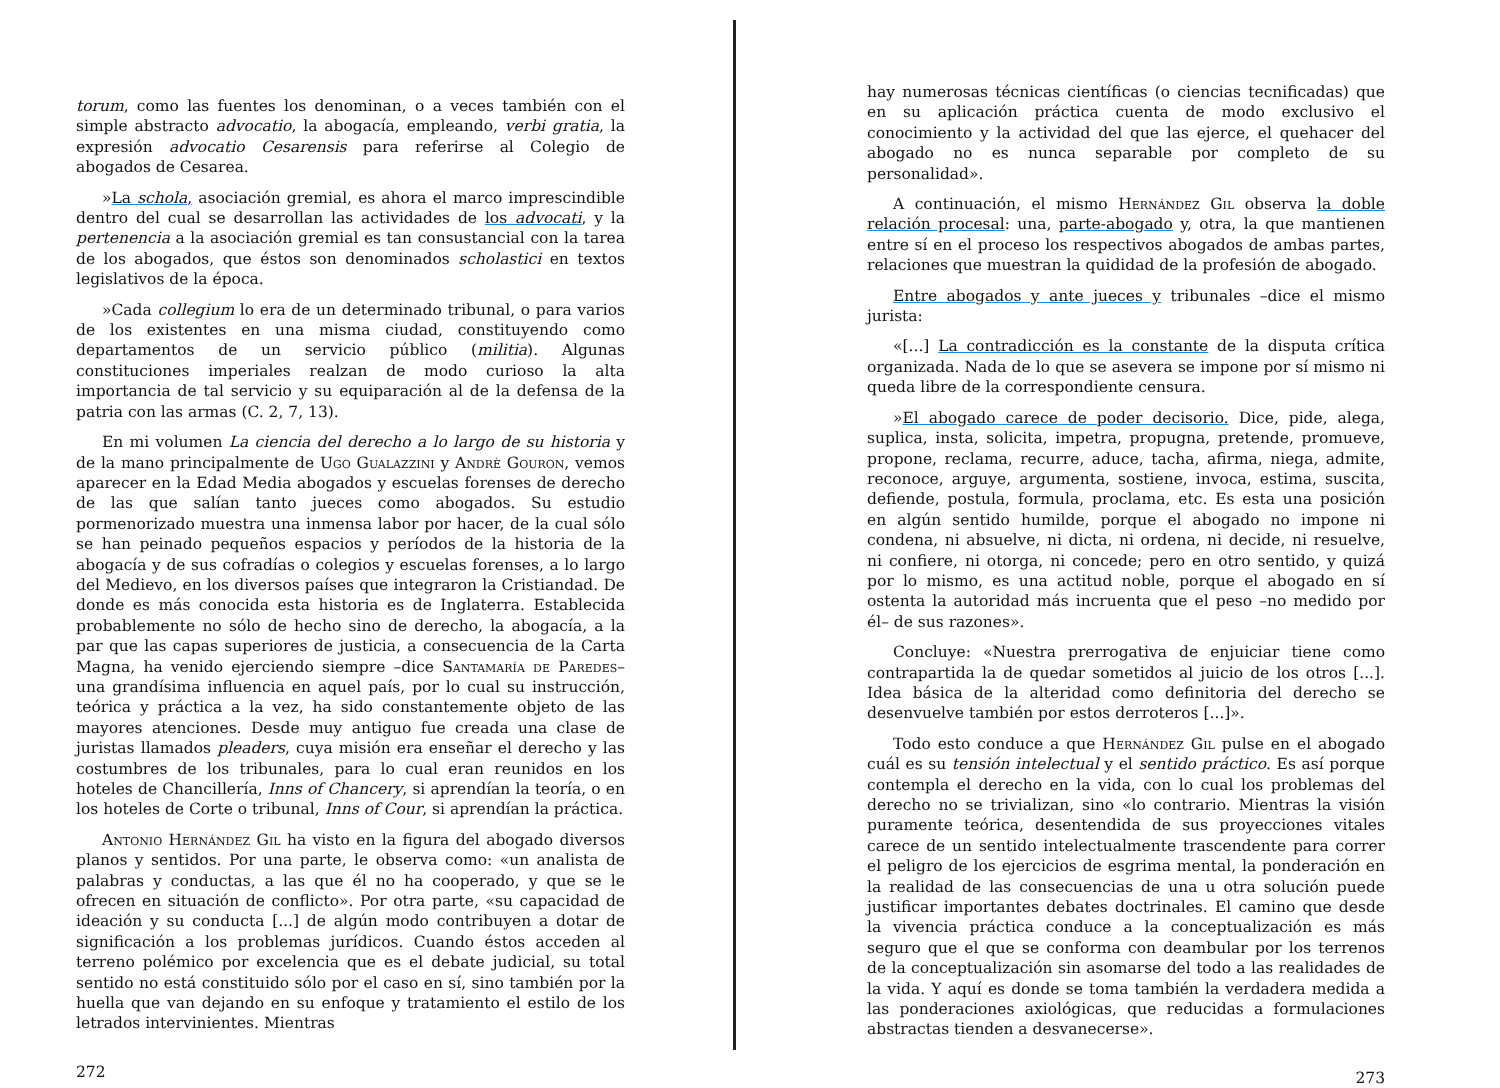torum, como las fuentes los denominan, o a veces también con el simple abstracto advocatio, la abogacía, empleando, verbi gratia, la expresión advocatio Cesarensis para referirse al Colegio de abogados de Cesarea.
»La schola, asociación gremial, es ahora el marco imprescindible dentro del cual se desarrollan las actividades de los advocati, y la pertenencia a la asociación gremial es tan consustancial con la tarea de los abogados, que éstos son denominados scholastici en textos legislativos de la época.
»Cada collegium lo era de un determinado tribunal, o para varios de los existentes en una misma ciudad, constituyendo como departamentos de un servicio público (militia). Algunas constituciones imperiales realzan de modo curioso la alta importancia de tal servicio y su equiparación al de la defensa de la patria con las armas (C. 2, 7, 13).
En mi volumen La ciencia del derecho a lo largo de su historia y de la mano principalmente de Ugo Gualazzini y Andrè Gouron, vemos aparecer en la Edad Media abogados y escuelas forenses de derecho de las que salían tanto jueces como abogados. Su estudio pormenorizado muestra una inmensa labor por hacer, de la cual sólo se han peinado pequeños espacios y períodos de la historia de la abogacía y de sus cofradías o colegios y escuelas forenses, a lo largo del Medievo, en los diversos países que integraron la Cristiandad. De donde es más conocida esta historia es de Inglaterra. Establecida probablemente no sólo de hecho sino de derecho, la abogacía, a la par que las capas superiores de justicia, a consecuencia de la Carta Magna, ha venido ejerciendo siempre –dice Santamaría de Paredes– una grandísima influencia en aquel país, por lo cual su instrucción, teórica y práctica a la vez, ha sido constantemente objeto de las mayores atenciones. Desde muy antiguo fue creada una clase de juristas llamados pleaders, cuya misión era enseñar el derecho y las costumbres de los tribunales, para lo cual eran reunidos en los hoteles de Chancillería, Inns of Chancery, si aprendían la teoría, o en los hoteles de Corte o tribunal, Inns of Cour, si aprendían la práctica.
Antonio Hernández Gil ha visto en la figura del abogado diversos planos y sentidos. Por una parte, le observa como: «un analista de palabras y conductas, a las que él no ha cooperado, y que se le ofrecen en situación de conflicto». Por otra parte, «su capacidad de ideación y su conducta [...] de algún modo contribuyen a dotar de significación a los problemas jurídicos. Cuando éstos acceden al terreno polémico por excelencia que es el debate judicial, su total sentido no está constituido sólo por el caso en sí, sino también por la huella que van dejando en su enfoque y tratamiento el estilo de los letrados intervinientes. Mientras
272
hay numerosas técnicas científicas (o ciencias tecnificadas) que en su aplicación práctica cuenta de modo exclusivo el conocimiento y la actividad del que las ejerce, el quehacer del abogado no es nunca separable por completo de su personalidad».
A continuación, el mismo Hernández Gil observa la doble relación procesal: una, parte-abogado y, otra, la que mantienen entre sí en el proceso los respectivos abogados de ambas partes, relaciones que muestran la quididad de la profesión de abogado.
Entre abogados y ante jueces y tribunales –dice el mismo jurista:
«[...] La contradicción es la constante de la disputa crítica organizada. Nada de lo que se asevera se impone por sí mismo ni queda libre de la correspondiente censura.
»El abogado carece de poder decisorio. Dice, pide, alega, suplica, insta, solicita, impetra, propugna, pretende, promueve, propone, reclama, recurre, aduce, tacha, afirma, niega, admite, reconoce, arguye, argumenta, sostiene, invoca, estima, suscita, defiende, postula, formula, proclama, etc. Es esta una posición en algún sentido humilde, porque el abogado no impone ni condena, ni absuelve, ni dicta, ni ordena, ni decide, ni resuelve, ni confiere, ni otorga, ni concede; pero en otro sentido, y quizá por lo mismo, es una actitud noble, porque el abogado en sí ostenta la autoridad más incruenta que el peso –no medido por él– de sus razones».
Concluye: «Nuestra prerrogativa de enjuiciar tiene como contrapartida la de quedar sometidos al juicio de los otros [...]. Idea básica de la alteridad como definitoria del derecho se desenvuelve también por estos derroteros [...]».
Todo esto conduce a que Hernández Gil pulse en el abogado cuál es su tensión intelectual y el sentido práctico. Es así porque contempla el derecho en la vida, con lo cual los problemas del derecho no se trivializan, sino «lo contrario. Mientras la visión puramente teórica, desentendida de sus proyecciones vitales carece de un sentido intelectualmente trascendente para correr el peligro de los ejercicios de esgrima mental, la ponderación en la realidad de las consecuencias de una u otra solución puede justificar importantes debates doctrinales. El camino que desde la vivencia práctica conduce a la conceptualización es más seguro que el que se conforma con deambular por los terrenos de la conceptualización sin asomarse del todo a las realidades de la vida. Y aquí es donde se toma también la verdadera medida a las ponderaciones axiológicas, que reducidas a formulaciones abstractas tienden a desvanecerse».
273